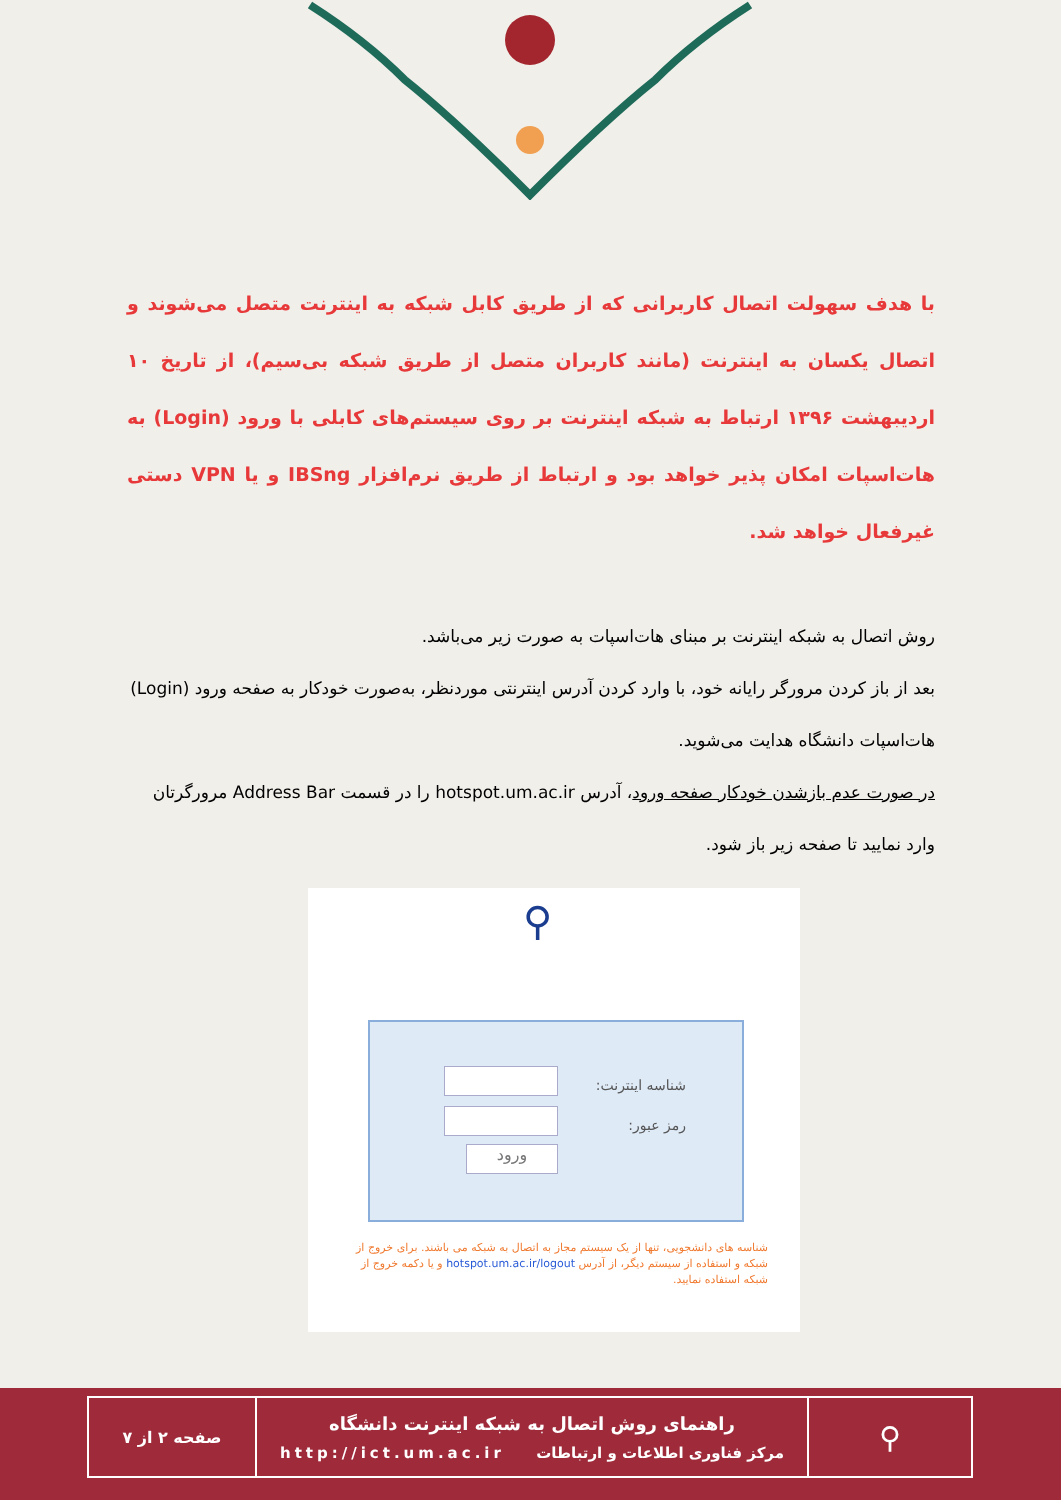با هدف سهولت اتصال کاربرانی که از طریق کابل شبکه به اینترنت متصل می‌شوند و اتصال یکسان به اینترنت (مانند کاربران متصل از طریق شبکه بی‌سیم)، از تاریخ ۱۰ اردیبهشت ۱۳۹۶ ارتباط به شبکه اینترنت بر روی سیستم‌های کابلی با ورود (Login) به هات‌اسپات امکان پذیر خواهد بود و ارتباط از طریق نرم‌افزار IBSng و یا VPN دستی غیرفعال خواهد شد.
روش اتصال به شبکه اینترنت بر مبنای هات‌اسپات به صورت زیر می‌باشد.
بعد از باز کردن مرورگر رایانه خود، با وارد کردن آدرس اینترنتی موردنظر، به‌صورت خودکار به صفحه ورود (Login) هات‌اسپات دانشگاه هدایت می‌شوید.
در صورت عدم بازشدن خودکار صفحه ورود، آدرس hotspot.um.ac.ir را در قسمت Address Bar مرورگرتان وارد نمایید تا صفحه زیر باز شود.
⚲
شناسه اینترنت:
رمز عبور:
ورود
شناسه های دانشجویی، تنها از یک سیستم مجاز به اتصال به شبکه می باشند. برای خروج از شبکه و استفاده از سیستم دیگر، از آدرس hotspot.um.ac.ir/logout و یا دکمه خروج از شبکه استفاده نمایید.
| ⚲ | راهنمای روش اتصال به شبکه اینترنت دانشگاه مرکز فناوری اطلاعات و ارتباطات http://ict.um.ac.ir | صفحه ۲ از ۷ |